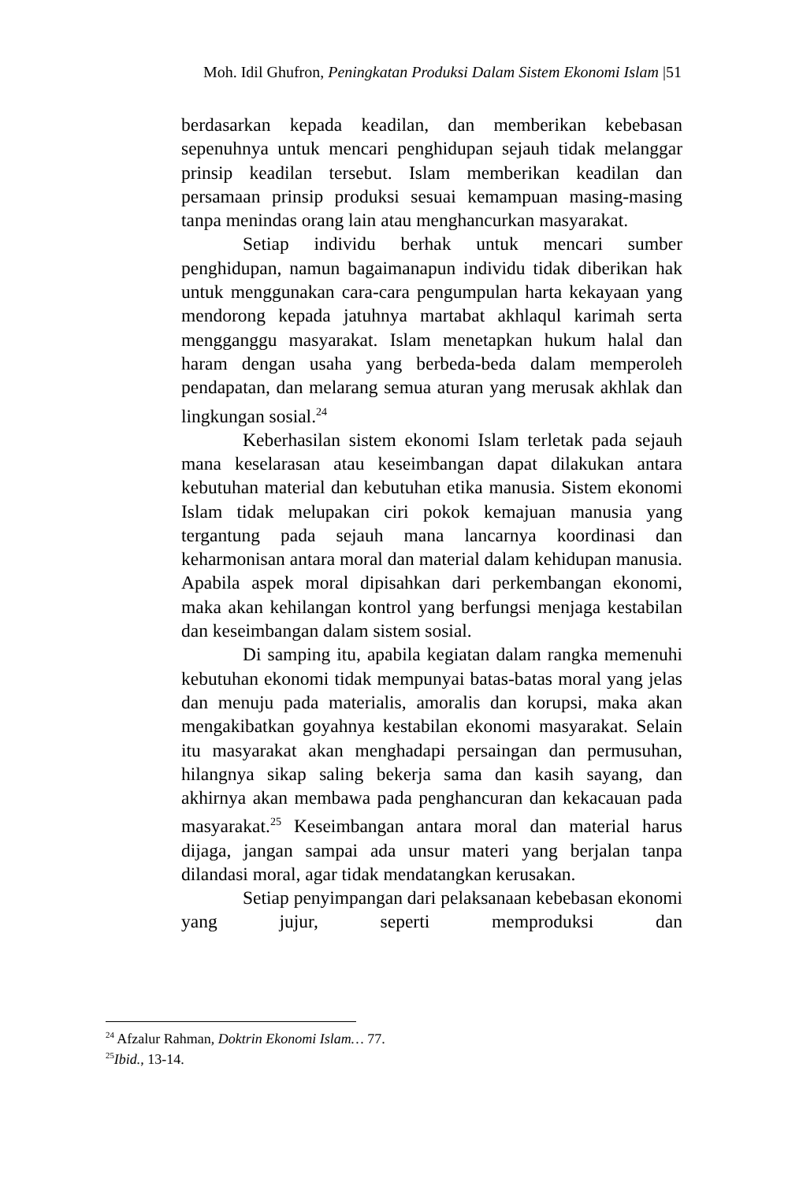Moh. Idil Ghufron, Peningkatan Produksi Dalam Sistem Ekonomi Islam |51
berdasarkan kepada keadilan, dan memberikan kebebasan sepenuhnya untuk mencari penghidupan sejauh tidak melanggar prinsip keadilan tersebut. Islam memberikan keadilan dan persamaan prinsip produksi sesuai kemampuan masing-masing tanpa menindas orang lain atau menghancurkan masyarakat.
Setiap individu berhak untuk mencari sumber penghidupan, namun bagaimanapun individu tidak diberikan hak untuk menggunakan cara-cara pengumpulan harta kekayaan yang mendorong kepada jatuhnya martabat akhlaqul karimah serta mengganggu masyarakat. Islam menetapkan hukum halal dan haram dengan usaha yang berbeda-beda dalam memperoleh pendapatan, dan melarang semua aturan yang merusak akhlak dan lingkungan sosial.<sup>24</sup>
Keberhasilan sistem ekonomi Islam terletak pada sejauh mana keselarasan atau keseimbangan dapat dilakukan antara kebutuhan material dan kebutuhan etika manusia. Sistem ekonomi Islam tidak melupakan ciri pokok kemajuan manusia yang tergantung pada sejauh mana lancarnya koordinasi dan keharmonisan antara moral dan material dalam kehidupan manusia. Apabila aspek moral dipisahkan dari perkembangan ekonomi, maka akan kehilangan kontrol yang berfungsi menjaga kestabilan dan keseimbangan dalam sistem sosial.
Di samping itu, apabila kegiatan dalam rangka memenuhi kebutuhan ekonomi tidak mempunyai batas-batas moral yang jelas dan menuju pada materialis, amoralis dan korupsi, maka akan mengakibatkan goyahnya kestabilan ekonomi masyarakat. Selain itu masyarakat akan menghadapi persaingan dan permusuhan, hilangnya sikap saling bekerja sama dan kasih sayang, dan akhirnya akan membawa pada penghancuran dan kekacauan pada masyarakat.<sup>25</sup> Keseimbangan antara moral dan material harus dijaga, jangan sampai ada unsur materi yang berjalan tanpa dilandasi moral, agar tidak mendatangkan kerusakan.
Setiap penyimpangan dari pelaksanaan kebebasan ekonomi yang jujur, seperti memproduksi dan
<sup>24</sup> Afzalur Rahman, Doktrin Ekonomi Islam… 77.
<sup>25</sup> Ibid., 13-14.